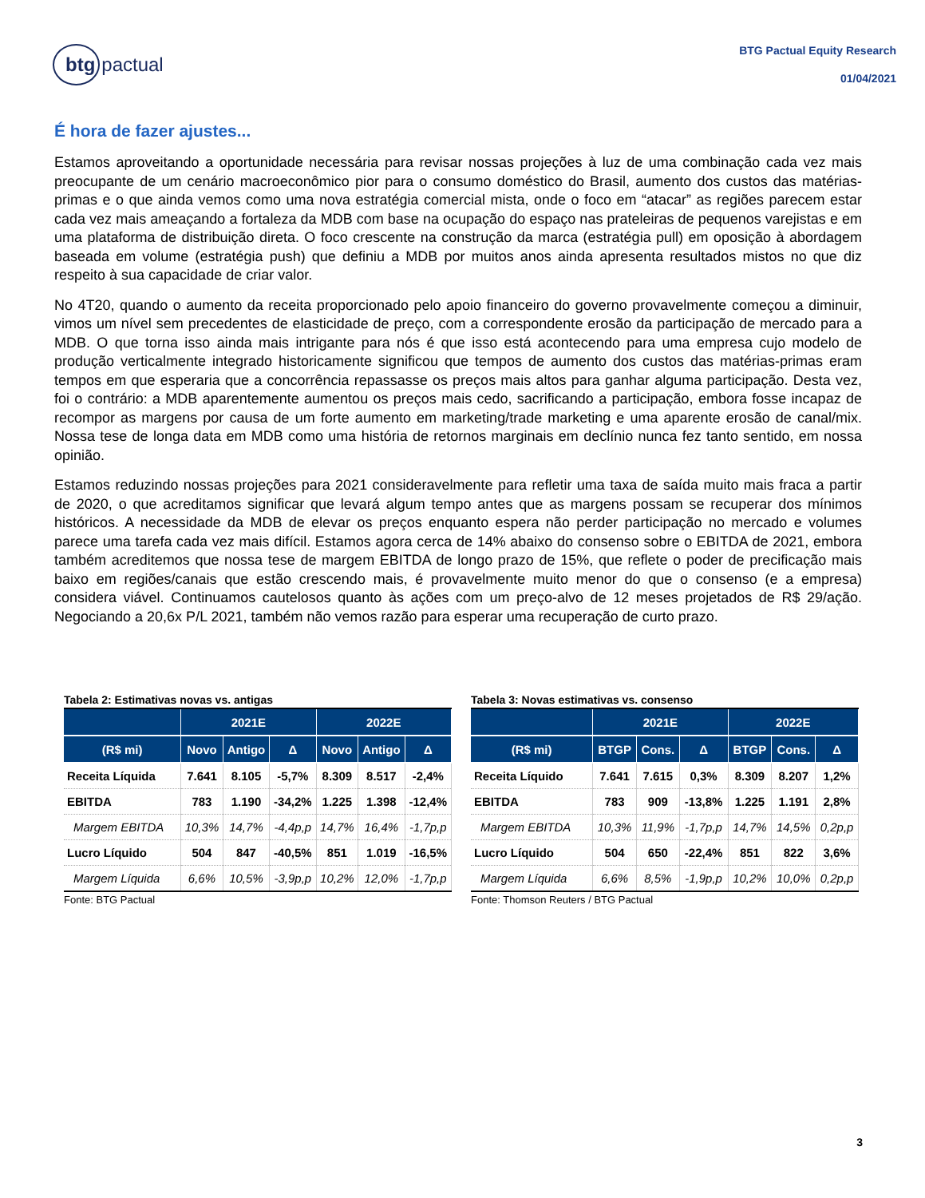btg pactual
BTG Pactual Equity Research
01/04/2021
É hora de fazer ajustes...
Estamos aproveitando a oportunidade necessária para revisar nossas projeções à luz de uma combinação cada vez mais preocupante de um cenário macroeconômico pior para o consumo doméstico do Brasil, aumento dos custos das matérias-primas e o que ainda vemos como uma nova estratégia comercial mista, onde o foco em “atacar” as regiões parecem estar cada vez mais ameaçando a fortaleza da MDB com base na ocupação do espaço nas prateleiras de pequenos varejistas e em uma plataforma de distribuição direta. O foco crescente na construção da marca (estratégia pull) em oposição à abordagem baseada em volume (estratégia push) que definiu a MDB por muitos anos ainda apresenta resultados mistos no que diz respeito à sua capacidade de criar valor.
No 4T20, quando o aumento da receita proporcionado pelo apoio financeiro do governo provavelmente começou a diminuir, vimos um nível sem precedentes de elasticidade de preço, com a correspondente erosão da participação de mercado para a MDB. O que torna isso ainda mais intrigante para nós é que isso está acontecendo para uma empresa cujo modelo de produção verticalmente integrado historicamente significou que tempos de aumento dos custos das matérias-primas eram tempos em que esperaria que a concorrência repassasse os preços mais altos para ganhar alguma participação. Desta vez, foi o contrário: a MDB aparentemente aumentou os preços mais cedo, sacrificando a participação, embora fosse incapaz de recompor as margens por causa de um forte aumento em marketing/trade marketing e uma aparente erosão de canal/mix. Nossa tese de longa data em MDB como uma história de retornos marginais em declínio nunca fez tanto sentido, em nossa opinião.
Estamos reduzindo nossas projeções para 2021 consideravelmente para refletir uma taxa de saída muito mais fraca a partir de 2020, o que acreditamos significar que levará algum tempo antes que as margens possam se recuperar dos mínimos históricos. A necessidade da MDB de elevar os preços enquanto espera não perder participação no mercado e volumes parece uma tarefa cada vez mais difícil. Estamos agora cerca de 14% abaixo do consenso sobre o EBITDA de 2021, embora também acreditemos que nossa tese de margem EBITDA de longo prazo de 15%, que reflete o poder de precificação mais baixo em regiões/canais que estão crescendo mais, é provavelmente muito menor do que o consenso (e a empresa) considera viável. Continuamos cautelosos quanto às ações com um preço-alvo de 12 meses projetados de R$ 29/ação. Negociando a 20,6x P/L 2021, também não vemos razão para esperar uma recuperação de curto prazo.
Tabela 2: Estimativas novas vs. antigas
| | 2021E | | | 2022E | | |
| --- | --- | --- | --- | --- | --- | --- |
| (R$ mi) | Novo | Antigo | Δ | Novo | Antigo | Δ |
| Receita Líquida | 7.641 | 8.105 | -5,7% | 8.309 | 8.517 | -2,4% |
| EBITDA | 783 | 1.190 | -34,2% | 1.225 | 1.398 | -12,4% |
| Margem EBITDA | 10,3% | 14,7% | -4,4p,p | 14,7% | 16,4% | -1,7p,p |
| Lucro Líquido | 504 | 847 | -40,5% | 851 | 1.019 | -16,5% |
| Margem Líquida | 6,6% | 10,5% | -3,9p,p | 10,2% | 12,0% | -1,7p,p |
Fonte: BTG Pactual
Tabela 3: Novas estimativas vs. consenso
| | 2021E | | | 2022E | | |
| --- | --- | --- | --- | --- | --- | --- |
| (R$ mi) | BTGP | Cons. | Δ | BTGP | Cons. | Δ |
| Receita Líquido | 7.641 | 7.615 | 0,3% | 8.309 | 8.207 | 1,2% |
| EBITDA | 783 | 909 | -13,8% | 1.225 | 1.191 | 2,8% |
| Margem EBITDA | 10,3% | 11,9% | -1,7p,p | 14,7% | 14,5% | 0,2p,p |
| Lucro Líquido | 504 | 650 | -22,4% | 851 | 822 | 3,6% |
| Margem Líquida | 6,6% | 8,5% | -1,9p,p | 10,2% | 10,0% | 0,2p,p |
Fonte: Thomson Reuters / BTG Pactual
3